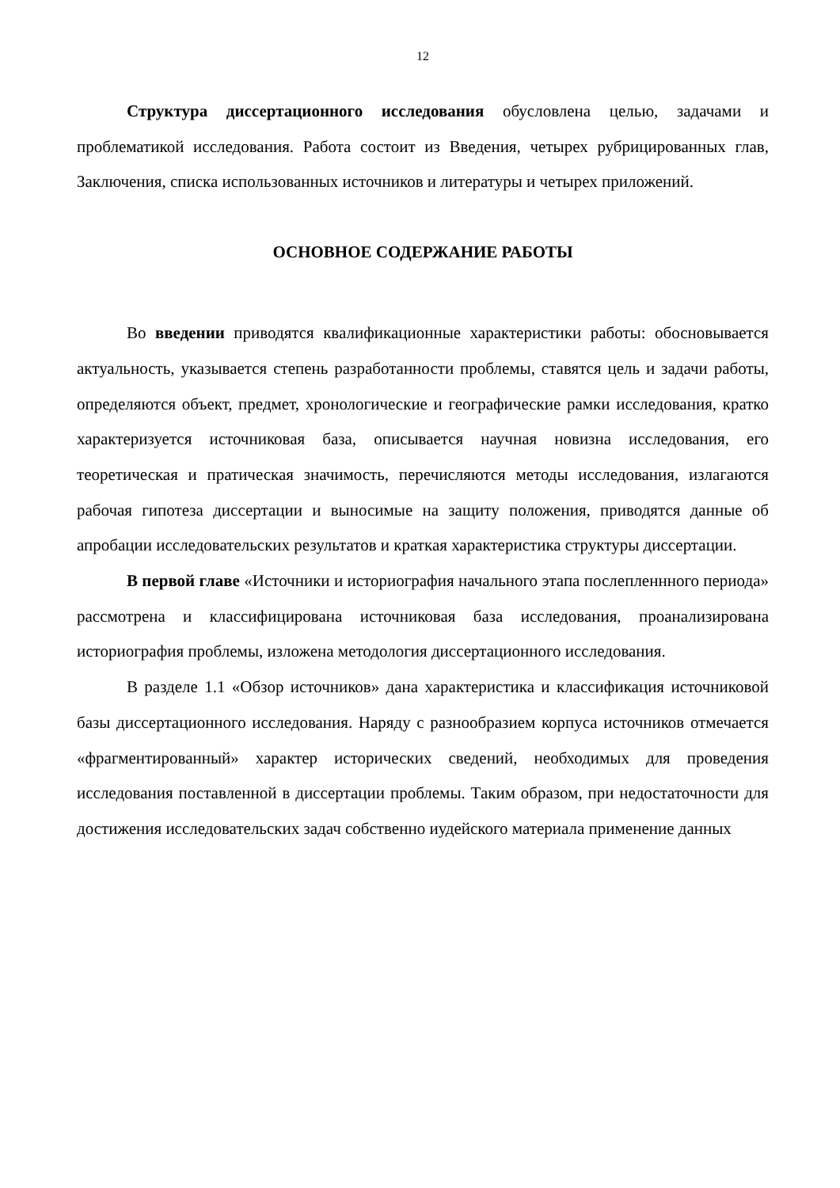12
Структура диссертационного исследования обусловлена целью, задачами и проблематикой исследования. Работа состоит из Введения, четырех рубрицированных глав, Заключения, списка использованных источников и литературы и четырех приложений.
ОСНОВНОЕ СОДЕРЖАНИЕ РАБОТЫ
Во введении приводятся квалификационные характеристики работы: обосновывается актуальность, указывается степень разработанности проблемы, ставятся цель и задачи работы, определяются объект, предмет, хронологические и географические рамки исследования, кратко характеризуется источниковая база, описывается научная новизна исследования, его теоретическая и пратическая значимость, перечисляются методы исследования, излагаются рабочая гипотеза диссертации и выносимые на защиту положения, приводятся данные об апробации исследовательских результатов и краткая характеристика структуры диссертации.
В первой главе «Источники и историография начального этапа послепленнного периода» рассмотрена и классифицирована источниковая база исследования, проанализирована историография проблемы, изложена методология диссертационного исследования.
В разделе 1.1 «Обзор источников» дана характеристика и классификация источниковой базы диссертационного исследования. Наряду с разнообразием корпуса источников отмечается «фрагментированный» характер исторических сведений, необходимых для проведения исследования поставленной в диссертации проблемы. Таким образом, при недостаточности для достижения исследовательских задач собственно иудейского материала применение данных